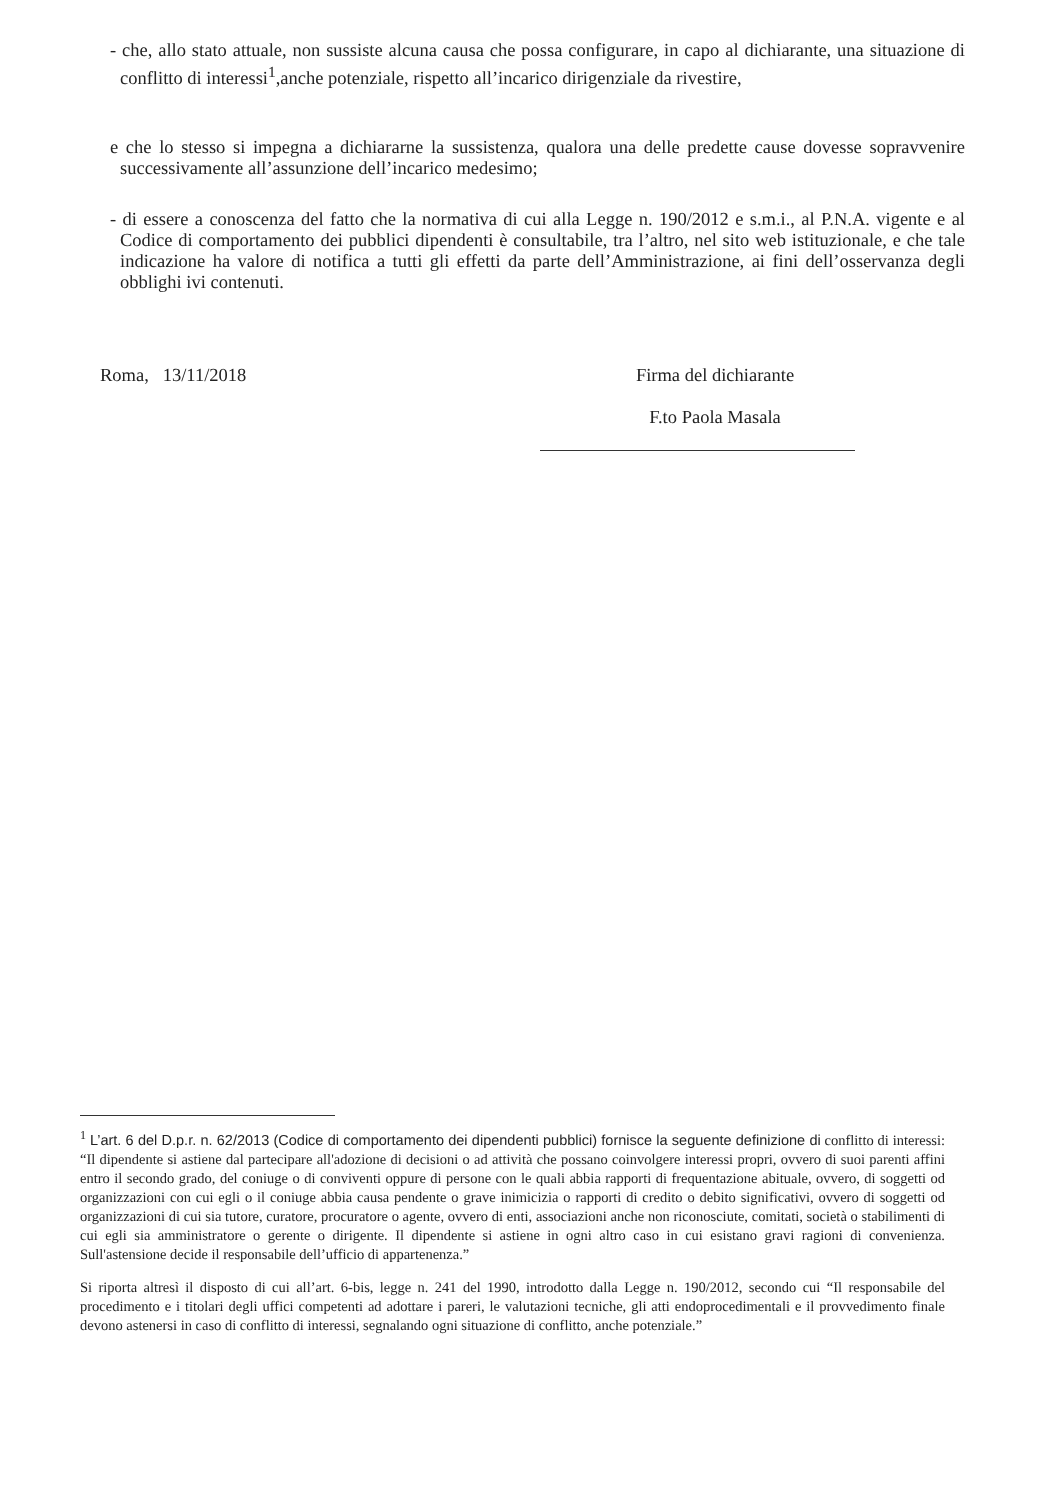- che, allo stato attuale, non sussiste alcuna causa che possa configurare, in capo al dichiarante, una situazione di conflitto di interessi<sup>1</sup>,anche potenziale, rispetto all’incarico dirigenziale da rivestire,
e che lo stesso si impegna a dichiararne la sussistenza, qualora una delle predette cause dovesse sopravvenire successivamente all’assunzione dell’incarico medesimo;
- di essere a conoscenza del fatto che la normativa di cui alla Legge n. 190/2012 e s.m.i., al P.N.A. vigente e al Codice di comportamento dei pubblici dipendenti è consultabile, tra l’altro, nel sito web istituzionale, e che tale indicazione ha valore di notifica a tutti gli effetti da parte dell’Amministrazione, ai fini dell’osservanza degli obblighi ivi contenuti.
Roma, 13/11/2018 Firma del dichiarante
F.to Paola Masala
<sup>1</sup> L’art. 6 del D.p.r. n. 62/2013 (Codice di comportamento dei dipendenti pubblici) fornisce la seguente definizione di conflitto di interessi: “Il dipendente si astiene dal partecipare all'adozione di decisioni o ad attività che possano coinvolgere interessi propri, ovvero di suoi parenti affini entro il secondo grado, del coniuge o di conviventi oppure di persone con le quali abbia rapporti di frequentazione abituale, ovvero, di soggetti od organizzazioni con cui egli o il coniuge abbia causa pendente o grave inimicizia o rapporti di credito o debito significativi, ovvero di soggetti od organizzazioni di cui sia tutore, curatore, procuratore o agente, ovvero di enti, associazioni anche non riconosciute, comitati, società o stabilimenti di cui egli sia amministratore o gerente o dirigente. Il dipendente si astiene in ogni altro caso in cui esistano gravi ragioni di convenienza. Sull'astensione decide il responsabile dell’ufficio di appartenenza.”
Si riporta altresì il disposto di cui all’art. 6-bis, legge n. 241 del 1990, introdotto dalla Legge n. 190/2012, secondo cui “Il responsabile del procedimento e i titolari degli uffici competenti ad adottare i pareri, le valutazioni tecniche, gli atti endoprocedimentali e il provvedimento finale devono astenersi in caso di conflitto di interessi, segnalando ogni situazione di conflitto, anche potenziale.”